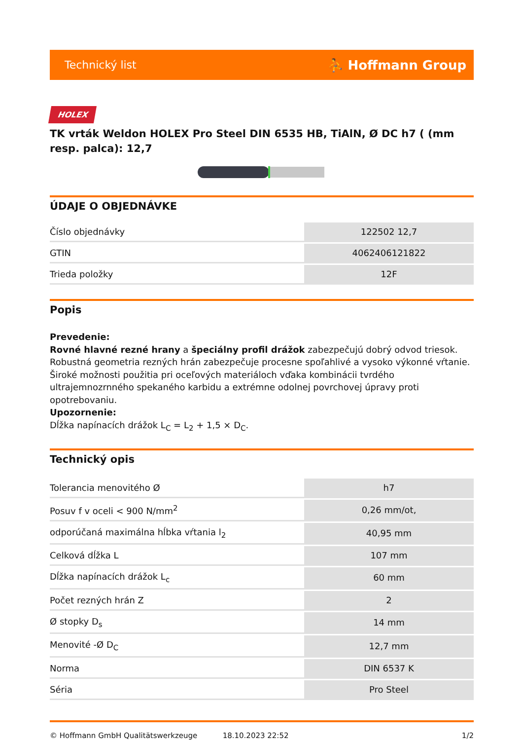Technický list ⛹ Hoffmann Group
HOLEX
TK vrták Weldon HOLEX Pro Steel DIN 6535 HB, TiAlN, Ø DC h7 ( (mm resp. palca): 12,7
ÚDAJE O OBJEDNÁVKE
| Číslo objednávky | 122502 12,7 |
| GTIN | 4062406121822 |
| Trieda položky | 12F |
Popis
Prevedenie:
Rovné hlavné rezné hrany a špeciálny profil drážok zabezpečujú dobrý odvod triesok. Robustná geometria rezných hrán zabezpečuje procesne spoľahlivé a vysoko výkonné vŕtanie. Široké možnosti použitia pri oceľových materiáloch vďaka kombinácii tvrdého ultrajemnozrnného spekaného karbidu a extrémne odolnej povrchovej úpravy proti opotrebovaniu.
Upozornenie:
Dĺžka napínacích drážok L<sub>C</sub> = L<sub>2</sub> + 1,5 × D<sub>C</sub>.
Technický opis
| Tolerancia menovitého Ø | h7 |
| Posuv f v oceli < 900 N/mm<sup>2</sup> | 0,26 mm/ot, |
| odporúčaná maximálna hĺbka vŕtania l<sub>2</sub> | 40,95 mm |
| Celková dĺžka L | 107 mm |
| Dĺžka napínacích drážok L<sub>c</sub> | 60 mm |
| Počet rezných hrán Z | 2 |
| Ø stopky D<sub>s</sub> | 14 mm |
| Menovité -Ø D<sub>C</sub> | 12,7 mm |
| Norma | DIN 6537 K |
| Séria | Pro Steel |
© Hoffmann GmbH Qualitätswerkzeuge 18.10.2023 22:52 1/2